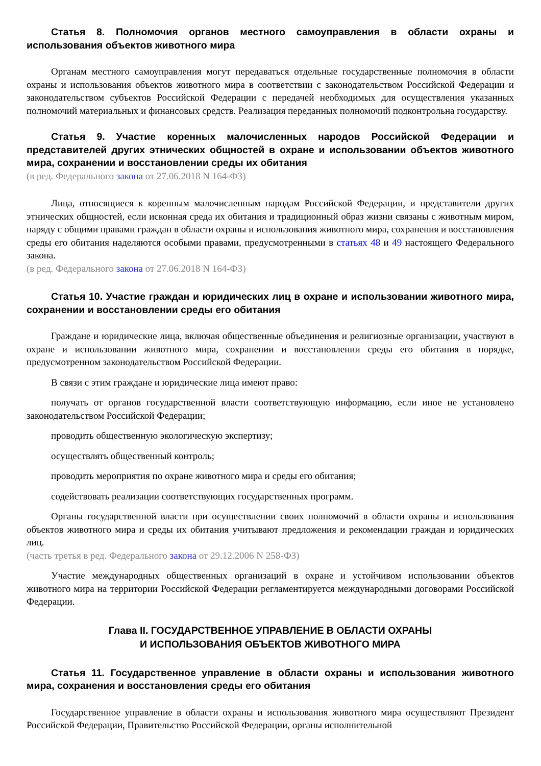Статья 8. Полномочия органов местного самоуправления в области охраны и использования объектов животного мира
Органам местного самоуправления могут передаваться отдельные государственные полномочия в области охраны и использования объектов животного мира в соответствии с законодательством Российской Федерации и законодательством субъектов Российской Федерации с передачей необходимых для осуществления указанных полномочий материальных и финансовых средств. Реализация переданных полномочий подконтрольна государству.
Статья 9. Участие коренных малочисленных народов Российской Федерации и представителей других этнических общностей в охране и использовании объектов животного мира, сохранении и восстановлении среды их обитания
(в ред. Федерального закона от 27.06.2018 N 164-ФЗ)
Лица, относящиеся к коренным малочисленным народам Российской Федерации, и представители других этнических общностей, если исконная среда их обитания и традиционный образ жизни связаны с животным миром, наряду с общими правами граждан в области охраны и использования животного мира, сохранения и восстановления среды его обитания наделяются особыми правами, предусмотренными в статьях 48 и 49 настоящего Федерального закона.
(в ред. Федерального закона от 27.06.2018 N 164-ФЗ)
Статья 10. Участие граждан и юридических лиц в охране и использовании животного мира, сохранении и восстановлении среды его обитания
Граждане и юридические лица, включая общественные объединения и религиозные организации, участвуют в охране и использовании животного мира, сохранении и восстановлении среды его обитания в порядке, предусмотренном законодательством Российской Федерации.
В связи с этим граждане и юридические лица имеют право:
получать от органов государственной власти соответствующую информацию, если иное не установлено законодательством Российской Федерации;
проводить общественную экологическую экспертизу;
осуществлять общественный контроль;
проводить мероприятия по охране животного мира и среды его обитания;
содействовать реализации соответствующих государственных программ.
Органы государственной власти при осуществлении своих полномочий в области охраны и использования объектов животного мира и среды их обитания учитывают предложения и рекомендации граждан и юридических лиц.
(часть третья в ред. Федерального закона от 29.12.2006 N 258-ФЗ)
Участие международных общественных организаций в охране и устойчивом использовании объектов животного мира на территории Российской Федерации регламентируется международными договорами Российской Федерации.
Глава II. ГОСУДАРСТВЕННОЕ УПРАВЛЕНИЕ В ОБЛАСТИ ОХРАНЫ
И ИСПОЛЬЗОВАНИЯ ОБЪЕКТОВ ЖИВОТНОГО МИРА
Статья 11. Государственное управление в области охраны и использования животного мира, сохранения и восстановления среды его обитания
Государственное управление в области охраны и использования животного мира осуществляют Президент Российской Федерации, Правительство Российской Федерации, органы исполнительной